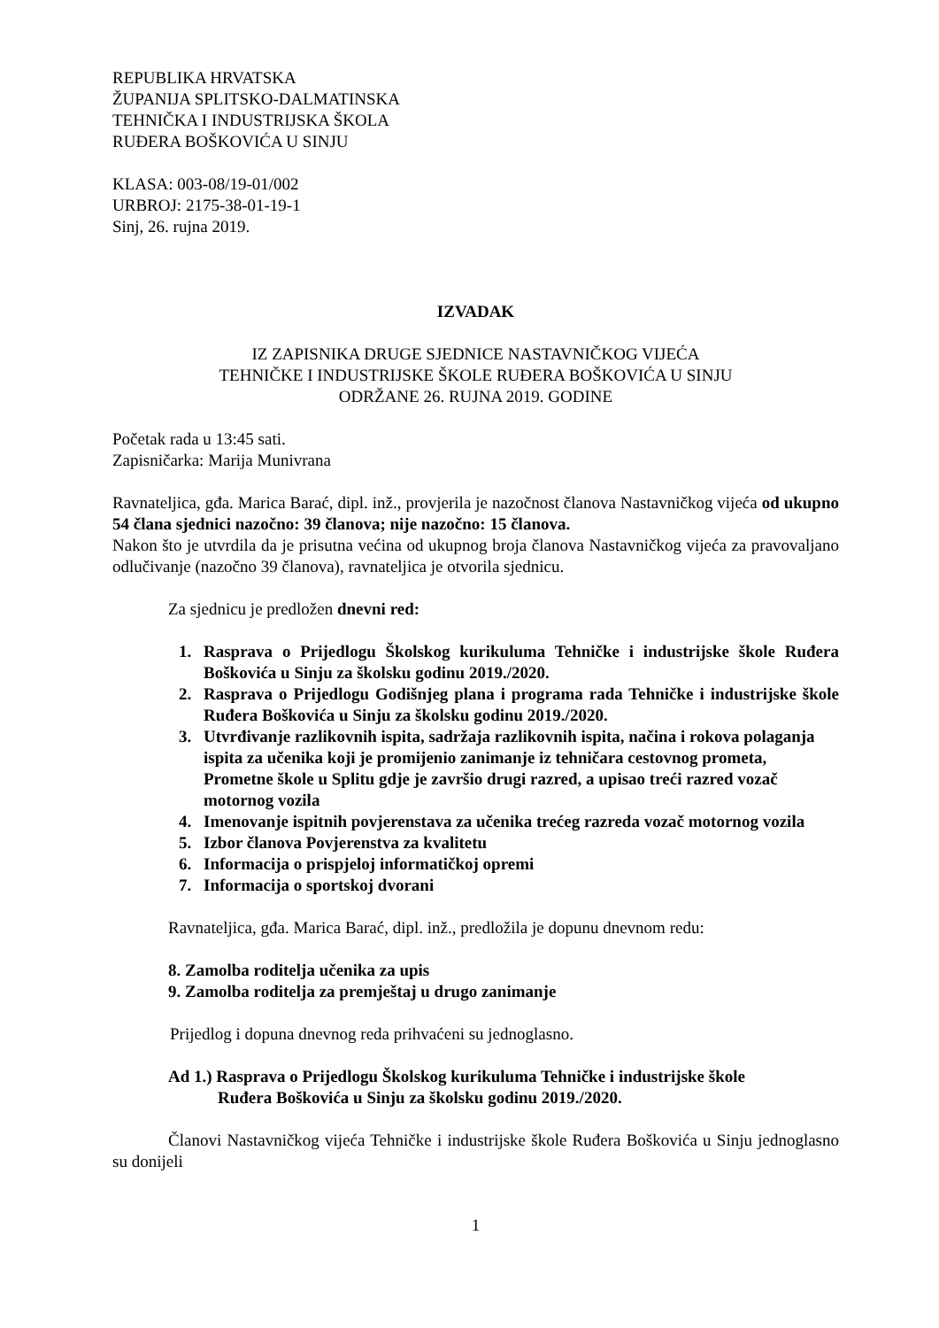REPUBLIKA HRVATSKA
ŽUPANIJA SPLITSKO-DALMATINSKA
TEHNIČKA I INDUSTRIJSKA ŠKOLA
RUĐERA BOŠKOVIĆA U SINJU
KLASA: 003-08/19-01/002
URBROJ: 2175-38-01-19-1
Sinj, 26. rujna 2019.
IZVADAK
IZ ZAPISNIKA DRUGE SJEDNICE NASTAVNIČKOG VIJEĆA
TEHNIČKE I INDUSTRIJSKE ŠKOLE RUĐERA BOŠKOVIĆA U SINJU
ODRŽANE 26. RUJNA 2019. GODINE
Početak rada u 13:45 sati.
Zapisničarka: Marija Munivrana
Ravnateljica, gđa. Marica Barać, dipl. inž., provjerila je nazočnost članova Nastavničkog vijeća od ukupno 54 člana sjednici nazočno: 39 članova; nije nazočno: 15 članova.
Nakon što je utvrdila da je prisutna većina od ukupnog broja članova Nastavničkog vijeća za pravovaljano odlučivanje (nazočno 39 članova), ravnateljica je otvorila sjednicu.
Za sjednicu je predložen dnevni red:
1. Rasprava o Prijedlogu Školskog kurikuluma Tehničke i industrijske škole Ruđera Boškovića u Sinju za školsku godinu 2019./2020.
2. Rasprava o Prijedlogu Godišnjeg plana i programa rada Tehničke i industrijske škole Ruđera Boškovića u Sinju za školsku godinu 2019./2020.
3. Utvrđivanje razlikovnih ispita, sadržaja razlikovnih ispita, načina i rokova polaganja ispita za učenika koji je promijenio zanimanje iz tehničara cestovnog prometa, Prometne škole u Splitu gdje je završio drugi razred, a upisao treći razred vozač motornog vozila
4. Imenovanje ispitnih povjerenstava za učenika trećeg razreda vozač motornog vozila
5. Izbor članova Povjerenstva za kvalitetu
6. Informacija o prispjeloj informatičkoj opremi
7. Informacija o sportskoj dvorani
Ravnateljica, gđa. Marica Barać, dipl. inž., predložila je dopunu dnevnom redu:
8. Zamolba roditelja učenika za upis
9. Zamolba roditelja za premještaj u drugo zanimanje
Prijedlog i dopuna dnevnog reda prihvaćeni su jednoglasno.
Ad 1.) Rasprava o Prijedlogu Školskog kurikuluma Tehničke i industrijske škole
Ruđera Boškovića u Sinju za školsku godinu 2019./2020.
Članovi Nastavničkog vijeća Tehničke i industrijske škole Ruđera Boškovića u Sinju jednoglasno su donijeli
1